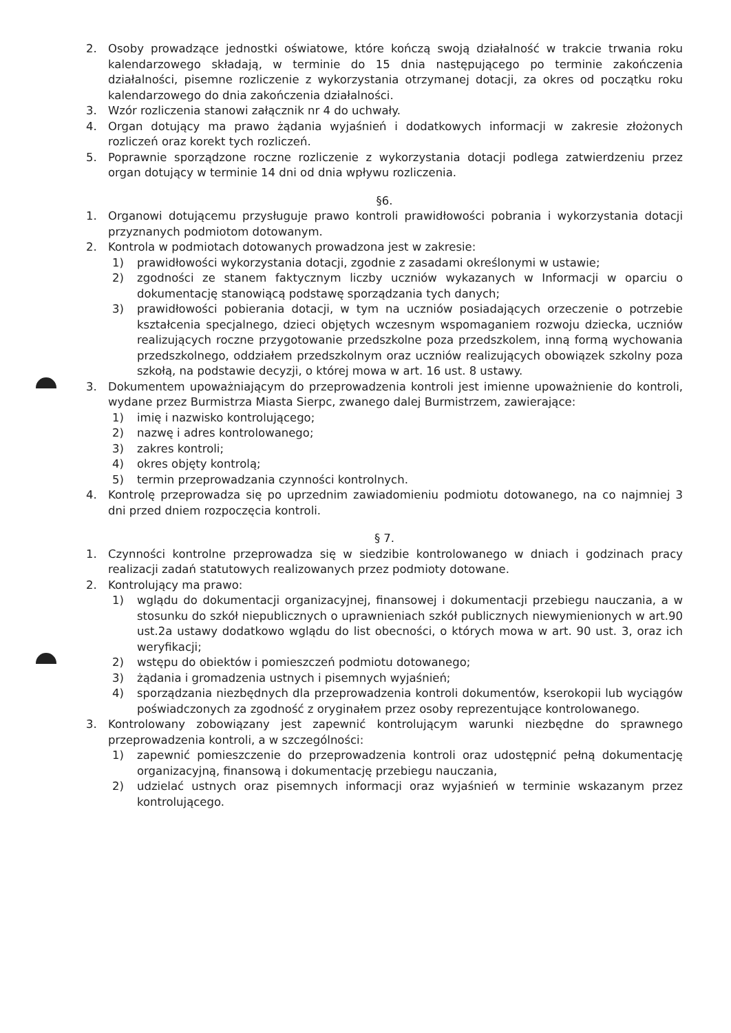2. Osoby prowadzące jednostki oświatowe, które kończą swoją działalność w trakcie trwania roku kalendarzowego składają, w terminie do 15 dnia następującego po terminie zakończenia działalności, pisemne rozliczenie z wykorzystania otrzymanej dotacji, za okres od początku roku kalendarzowego do dnia zakończenia działalności.
3. Wzór rozliczenia stanowi załącznik nr 4 do uchwały.
4. Organ dotujący ma prawo żądania wyjaśnień i dodatkowych informacji w zakresie złożonych rozliczeń oraz korekt tych rozliczeń.
5. Poprawnie sporządzone roczne rozliczenie z wykorzystania dotacji podlega zatwierdzeniu przez organ dotujący w terminie 14 dni od dnia wpływu rozliczenia.
§6.
1. Organowi dotującemu przysługuje prawo kontroli prawidłowości pobrania i wykorzystania dotacji przyznanych podmiotom dotowanym.
2. Kontrola w podmiotach dotowanych prowadzona jest w zakresie:
1) prawidłowości wykorzystania dotacji, zgodnie z zasadami określonymi w ustawie;
2) zgodności ze stanem faktycznym liczby uczniów wykazanych w Informacji w oparciu o dokumentację stanowiącą podstawę sporządzania tych danych;
3) prawidłowości pobierania dotacji, w tym na uczniów posiadających orzeczenie o potrzebie kształcenia specjalnego, dzieci objętych wczesnym wspomaganiem rozwoju dziecka, uczniów realizujących roczne przygotowanie przedszkolne poza przedszkolem, inną formą wychowania przedszkolnego, oddziałem przedszkolnym oraz uczniów realizujących obowiązek szkolny poza szkołą, na podstawie decyzji, o której mowa w art. 16 ust. 8 ustawy.
3. Dokumentem upoważniającym do przeprowadzenia kontroli jest imienne upoważnienie do kontroli, wydane przez Burmistrza Miasta Sierpc, zwanego dalej Burmistrzem, zawierające:
1) imię i nazwisko kontrolującego;
2) nazwę i adres kontrolowanego;
3) zakres kontroli;
4) okres objęty kontrolą;
5) termin przeprowadzania czynności kontrolnych.
4. Kontrolę przeprowadza się po uprzednim zawiadomieniu podmiotu dotowanego, na co najmniej 3 dni przed dniem rozpoczęcia kontroli.
§ 7.
1. Czynności kontrolne przeprowadza się w siedzibie kontrolowanego w dniach i godzinach pracy realizacji zadań statutowych realizowanych przez podmioty dotowane.
2. Kontrolujący ma prawo:
1) wglądu do dokumentacji organizacyjnej, finansowej i dokumentacji przebiegu nauczania, a w stosunku do szkół niepublicznych o uprawnieniach szkół publicznych niewymienionych w art.90 ust.2a ustawy dodatkowo wglądu do list obecności, o których mowa w art. 90 ust. 3, oraz ich weryfikacji;
2) wstępu do obiektów i pomieszczeń podmiotu dotowanego;
3) żądania i gromadzenia ustnych i pisemnych wyjaśnień;
4) sporządzania niezbędnych dla przeprowadzenia kontroli dokumentów, kserokopii lub wyciągów poświadczonych za zgodność z oryginałem przez osoby reprezentujące kontrolowanego.
3. Kontrolowany zobowiązany jest zapewnić kontrolującym warunki niezbędne do sprawnego przeprowadzenia kontroli, a w szczególności:
1) zapewnić pomieszczenie do przeprowadzenia kontroli oraz udostępnić pełną dokumentację organizacyjną, finansową i dokumentację przebiegu nauczania,
2) udzielać ustnych oraz pisemnych informacji oraz wyjaśnień w terminie wskazanym przez kontrolującego.